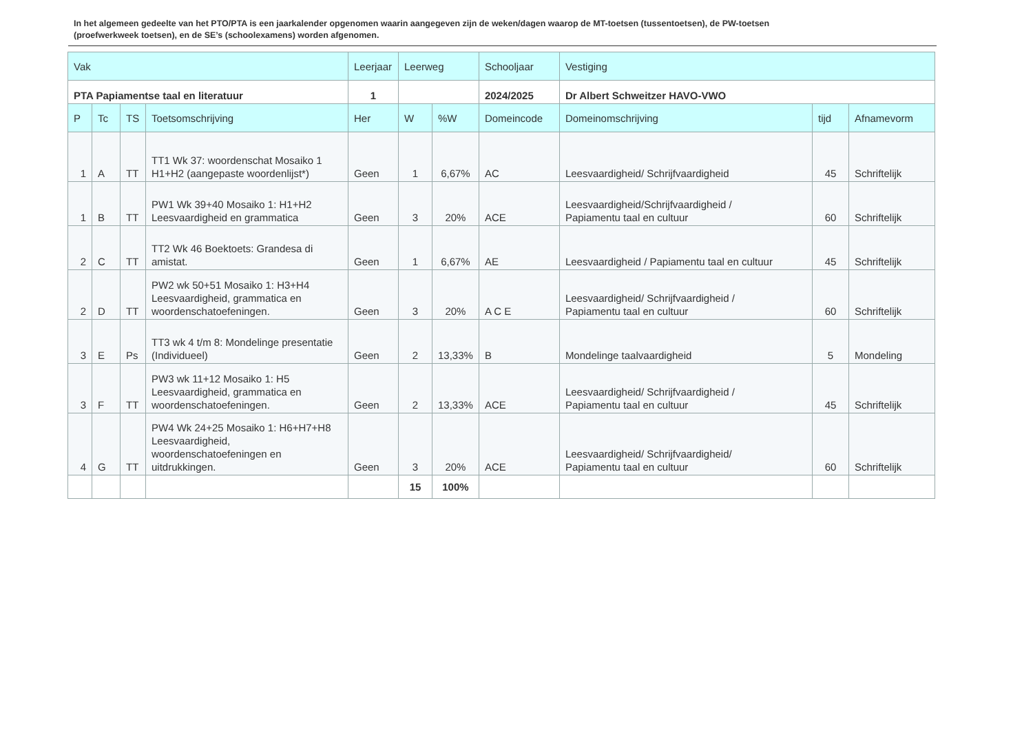In het algemeen gedeelte van het PTO/PTA is een jaarkalender opgenomen waarin aangegeven zijn de weken/dagen waarop de MT-toetsen (tussentoetsen), de PW-toetsen (proefwerkweek toetsen), en de SE’s (schoolexamens) worden afgenomen.
| Vak | | | | Leerjaar | Leerweg | | Schooljaar | Vestiging | | |
| PTA Papiamentse taal en literatuur | | | | 1 | | | 2024/2025 | Dr Albert Schweitzer HAVO-VWO | | |
| P | Tc | TS | Toetsomschrijving | Her | W | %W | Domeincode | Domeinomschrijving | tijd | Afnamevorm |
| 1 | A | TT | TT1 Wk 37: woordenschat Mosaiko 1 H1+H2 (aangepaste woordenlijst*) | Geen | 1 | 6,67% | AC | Leesvaardigheid/ Schrijfvaardigheid | 45 | Schriftelijk |
| 1 | B | TT | PW1 Wk 39+40 Mosaiko 1: H1+H2 Leesvaardigheid en grammatica | Geen | 3 | 20% | ACE | Leesvaardigheid/Schrijfvaardigheid / Papiamentu taal en cultuur | 60 | Schriftelijk |
| 2 | C | TT | TT2 Wk 46 Boektoets: Grandesa di amistat. | Geen | 1 | 6,67% | AE | Leesvaardigheid / Papiamentu taal en cultuur | 45 | Schriftelijk |
| 2 | D | TT | PW2 wk 50+51 Mosaiko 1: H3+H4 Leesvaardigheid, grammatica en woordenschatoefeningen. | Geen | 3 | 20% | A C E | Leesvaardigheid/ Schrijfvaardigheid / Papiamentu taal en cultuur | 60 | Schriftelijk |
| 3 | E | Ps | TT3 wk 4 t/m 8: Mondelinge presentatie (Individueel) | Geen | 2 | 13,33% | B | Mondelinge taalvaardigheid | 5 | Mondeling |
| 3 | F | TT | PW3 wk 11+12 Mosaiko 1: H5 Leesvaardigheid, grammatica en woordenschatoefeningen. | Geen | 2 | 13,33% | ACE | Leesvaardigheid/ Schrijfvaardigheid / Papiamentu taal en cultuur | 45 | Schriftelijk |
| 4 | G | TT | PW4 Wk 24+25 Mosaiko 1: H6+H7+H8 Leesvaardigheid, woordenschatoefeningen en uitdrukkingen. | Geen | 3 | 20% | ACE | Leesvaardigheid/ Schrijfvaardigheid/ Papiamentu taal en cultuur | 60 | Schriftelijk |
| | | | | | 15 | 100% | | | | |